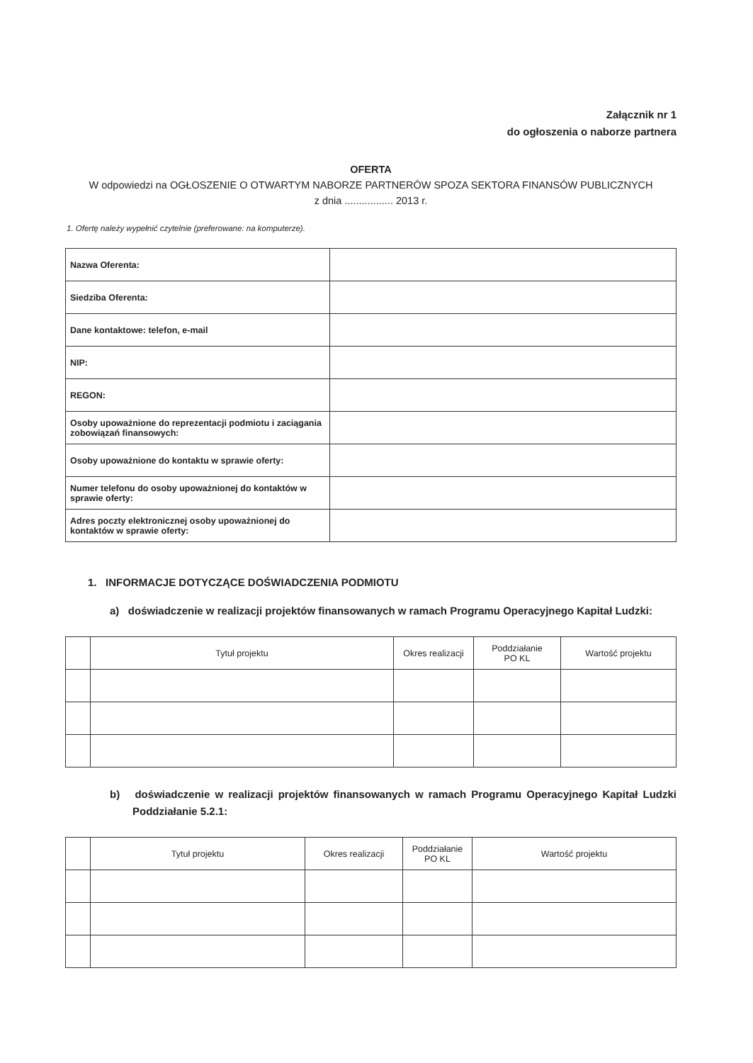Załącznik nr 1
do ogłoszenia o naborze partnera
OFERTA
W odpowiedzi na OGŁOSZENIE O OTWARTYM NABORZE PARTNERÓW SPOZA SEKTORA FINANSÓW PUBLICZNYCH
z dnia ................. 2013 r.
1. Ofertę należy wypełnić czytelnie (preferowane: na komputerze).
| Nazwa Oferenta: | |
| Siedziba Oferenta: | |
| Dane kontaktowe: telefon, e-mail | |
| NIP: | |
| REGON: | |
| Osoby upoważnione do reprezentacji podmiotu i zaciągania zobowiązań finansowych: | |
| Osoby upoważnione do kontaktu w sprawie oferty: | |
| Numer telefonu do osoby upoważnionej do kontaktów w sprawie oferty: | |
| Adres poczty elektronicznej osoby upoważnionej do kontaktów w sprawie oferty: | |
1. INFORMACJE DOTYCZĄCE DOŚWIADCZENIA PODMIOTU
a) doświadczenie w realizacji projektów finansowanych w ramach Programu Operacyjnego Kapitał Ludzki:
| | Tytuł projektu | Okres realizacji | Poddziałanie PO KL | Wartość projektu |
| --- | --- | --- | --- | --- |
b) doświadczenie w realizacji projektów finansowanych w ramach Programu Operacyjnego Kapitał Ludzki Poddziałanie 5.2.1:
| | Tytuł projektu | Okres realizacji | Poddziałanie PO KL | Wartość projektu |
| --- | --- | --- | --- | --- |